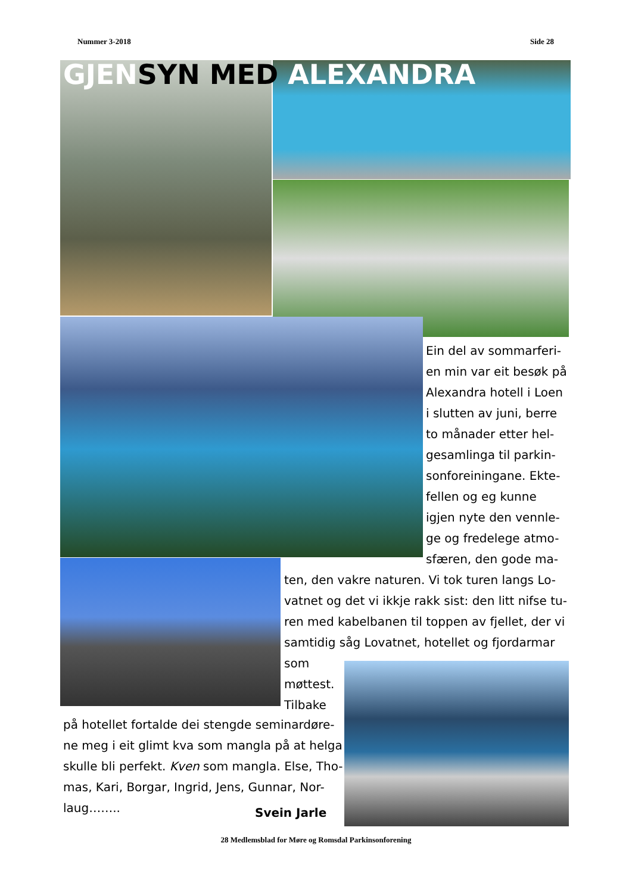Nummer 3-2018 Side 28
GJENSYN MED ALEXANDRA
Ein del av sommarferi-
en min var eit besøk på
Alexandra hotell i Loen
i slutten av juni, berre
to månader etter hel-
gesamlinga til parkin-
sonforeiningane. Ekte-
fellen og eg kunne
igjen nyte den vennle-
ge og fredelege atmo-
sfæren, den gode ma-
ten, den vakre naturen. Vi tok turen langs Lo-
vatnet og det vi ikkje rakk sist: den litt nifse tu-
ren med kabelbanen til toppen av fjellet, der vi
samtidig såg Lovatnet, hotellet og fjordarmar
som
møttest.
Tilbake
på hotellet fortalde dei stengde seminardøre-
ne meg i eit glimt kva som mangla på at helga
skulle bli perfekt. Kven som mangla. Else, Tho-
mas, Kari, Borgar, Ingrid, Jens, Gunnar, Nor-
laug……..
Svein Jarle
28 Medlemsblad for Møre og Romsdal Parkinsonforening